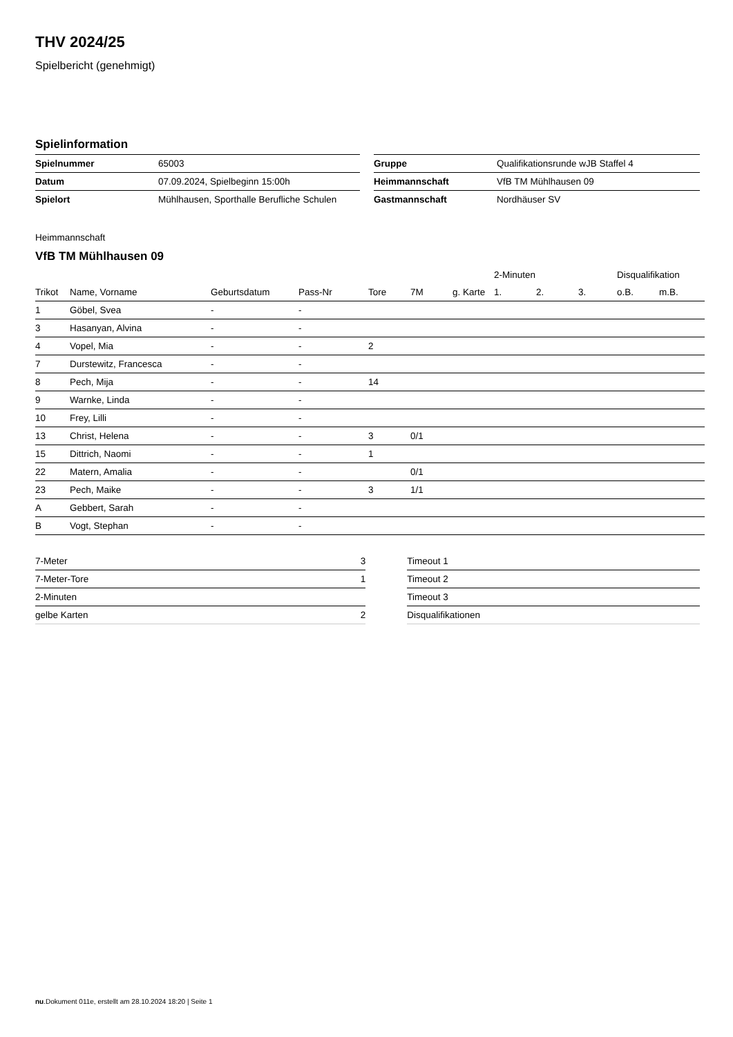THV 2024/25
Spielbericht (genehmigt)
Spielinformation
| Spielnummer | 65003 |
| Datum | 07.09.2024, Spielbeginn 15:00h |
| Spielort | Mühlhausen, Sporthalle Berufliche Schulen |
| Gruppe | Qualifikationsrunde wJB Staffel 4 |
| Heimmannschaft | VfB TM Mühlhausen 09 |
| Gastmannschaft | Nordhäuser SV |
Heimmannschaft
VfB TM Mühlhausen 09
| | | | | | | | | 2-Minuten | | | Disqualifikation | |
| --- | --- | --- | --- | --- | --- | --- | --- | --- | --- | --- | --- | --- |
| Trikot | Name, Vorname | Geburtsdatum | Pass-Nr | Tore | 7M | g. Karte | | 1. | 2. | 3. | o.B. | m.B. |
| 1 | Göbel, Svea | - | - | | | | | | | | | |
| 3 | Hasanyan, Alvina | - | - | | | | | | | | | |
| 4 | Vopel, Mia | - | - | 2 | | | | | | | | |
| 7 | Durstewitz, Francesca | - | - | | | | | | | | | |
| 8 | Pech, Mija | - | - | 14 | | | | | | | | |
| 9 | Warnke, Linda | - | - | | | | | | | | | |
| 10 | Frey, Lilli | - | - | | | | | | | | | |
| 13 | Christ, Helena | - | - | 3 | 0/1 | | | | | | | |
| 15 | Dittrich, Naomi | - | - | 1 | | | | | | | | |
| 22 | Matern, Amalia | - | - | | 0/1 | | | | | | | |
| 23 | Pech, Maike | - | - | 3 | 1/1 | | | | | | | |
| A | Gebbert, Sarah | - | - | | | | | | | | | |
| B | Vogt, Stephan | - | - | | | | | | | | | |
| 7-Meter | 3 |
| 7-Meter-Tore | 1 |
| 2-Minuten | |
| gelbe Karten | 2 |
| Timeout 1 |
| Timeout 2 |
| Timeout 3 |
| Disqualifikationen |
nu.Dokument 011e, erstellt am 28.10.2024 18:20 | Seite 1